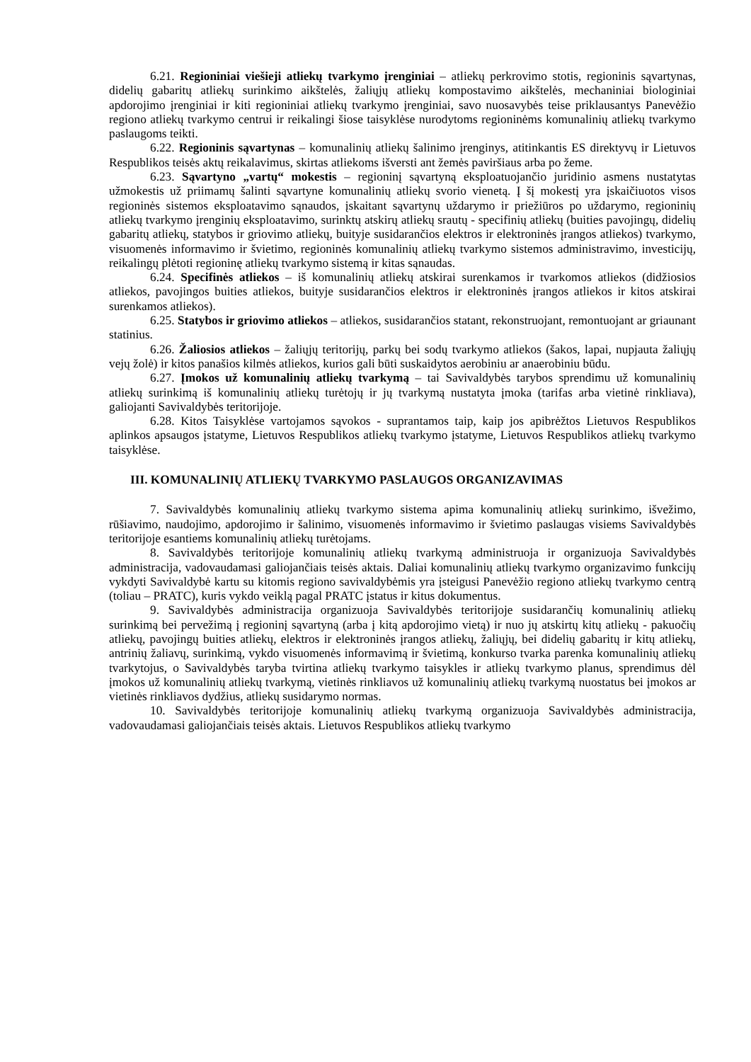6.21. Regioniniai viešieji atliekų tvarkymo įrenginiai – atliekų perkrovimo stotis, regioninis sąvartynas, didelių gabaritų atliekų surinkimo aikštelės, žaliųjų atliekų kompostavimo aikštelės, mechaniniai biologiniai apdorojimo įrenginiai ir kiti regioniniai atliekų tvarkymo įrenginiai, savo nuosavybės teise priklausantys Panevėžio regiono atliekų tvarkymo centrui ir reikalingi šiose taisyklėse nurodytoms regioninėms komunalinių atliekų tvarkymo paslaugoms teikti.
6.22. Regioninis sąvartynas – komunalinių atliekų šalinimo įrenginys, atitinkantis ES direktyvų ir Lietuvos Respublikos teisės aktų reikalavimus, skirtas atliekoms išversti ant žemės paviršiaus arba po žeme.
6.23. Sąvartyno „vartų“ mokestis – regioninį sąvartyną eksploatuojančio juridinio asmens nustatytas užmokestis už priimamų šalinti sąvartyne komunalinių atliekų svorio vienetą. Į šį mokestį yra įskaičiuotos visos regioninės sistemos eksploatavimo sąnaudos, įskaitant sąvartynų uždarymo ir priežiūros po uždarymo, regioninių atliekų tvarkymo įrenginių eksploatavimo, surinktų atskirų atliekų srautų - specifinių atliekų (buities pavojingų, didelių gabaritų atliekų, statybos ir griovimo atliekų, buityje susidarančios elektros ir elektroninės įrangos atliekos) tvarkymo, visuomenės informavimo ir švietimo, regioninės komunalinių atliekų tvarkymo sistemos administravimo, investicijų, reikalingų plėtoti regioninę atliekų tvarkymo sistemą ir kitas sąnaudas.
6.24. Specifinės atliekos – iš komunalinių atliekų atskirai surenkamos ir tvarkomos atliekos (didžiosios atliekos, pavojingos buities atliekos, buityje susidarančios elektros ir elektroninės įrangos atliekos ir kitos atskirai surenkamos atliekos).
6.25. Statybos ir griovimo atliekos – atliekos, susidarančios statant, rekonstruojant, remontuojant ar griaunant statinius.
6.26. Žaliosios atliekos – žaliųjų teritorijų, parkų bei sodų tvarkymo atliekos (šakos, lapai, nupjauta žaliųjų vejų žolė) ir kitos panašios kilmės atliekos, kurios gali būti suskaidytos aerobiniu ar anaerobiniu būdu.
6.27. Įmokos už komunalinių atliekų tvarkymą – tai Savivaldybės tarybos sprendimu už komunalinių atliekų surinkimą iš komunalinių atliekų turėtojų ir jų tvarkymą nustatyta įmoka (tarifas arba vietinė rinkliava), galiojanti Savivaldybės teritorijoje.
6.28. Kitos Taisyklėse vartojamos sąvokos - suprantamos taip, kaip jos apibrėžtos Lietuvos Respublikos aplinkos apsaugos įstatyme, Lietuvos Respublikos atliekų tvarkymo įstatyme, Lietuvos Respublikos atliekų tvarkymo taisyklėse.
III. KOMUNALINIŲ ATLIEKŲ TVARKYMO PASLAUGOS ORGANIZAVIMAS
7. Savivaldybės komunalinių atliekų tvarkymo sistema apima komunalinių atliekų surinkimo, išvežimo, rūšiavimo, naudojimo, apdorojimo ir šalinimo, visuomenės informavimo ir švietimo paslaugas visiems Savivaldybės teritorijoje esantiems komunalinių atliekų turėtojams.
8. Savivaldybės teritorijoje komunalinių atliekų tvarkymą administruoja ir organizuoja Savivaldybės administracija, vadovaudamasi galiojančiais teisės aktais. Daliai komunalinių atliekų tvarkymo organizavimo funkcijų vykdyti Savivaldybė kartu su kitomis regiono savivaldybėmis yra įsteigusi Panevėžio regiono atliekų tvarkymo centrą (toliau – PRATC), kuris vykdo veiklą pagal PRATC įstatus ir kitus dokumentus.
9. Savivaldybės administracija organizuoja Savivaldybės teritorijoje susidarančių komunalinių atliekų surinkimą bei pervežimą į regioninį sąvartyną (arba į kitą apdorojimo vietą) ir nuo jų atskirtų kitų atliekų - pakuočių atliekų, pavojingų buities atliekų, elektros ir elektroninės įrangos atliekų, žaliųjų, bei didelių gabaritų ir kitų atliekų, antrinių žaliavų, surinkimą, vykdo visuomenės informavimą ir švietimą, konkurso tvarka parenka komunalinių atliekų tvarkytojus, o Savivaldybės taryba tvirtina atliekų tvarkymo taisykles ir atliekų tvarkymo planus, sprendimus dėl įmokos už komunalinių atliekų tvarkymą, vietinės rinkliavos už komunalinių atliekų tvarkymą nuostatus bei įmokos ar vietinės rinkliavos dydžius, atliekų susidarymo normas.
10. Savivaldybės teritorijoje komunalinių atliekų tvarkymą organizuoja Savivaldybės administracija, vadovaudamasi galiojančiais teisės aktais. Lietuvos Respublikos atliekų tvarkymo